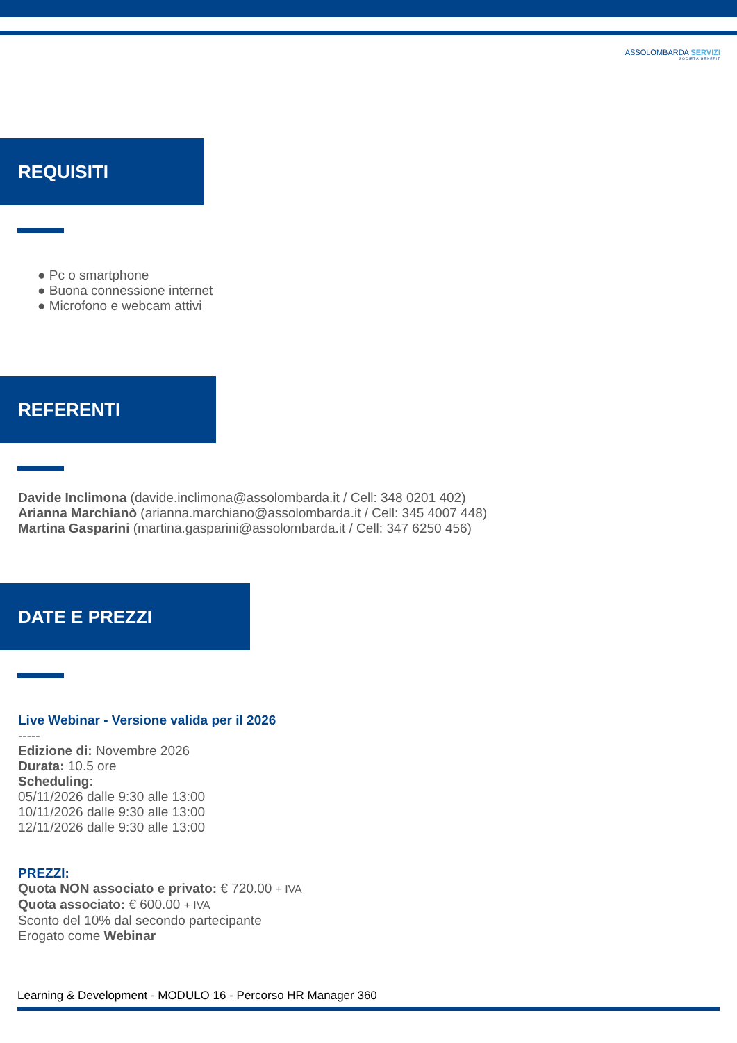ASSOLOMBARDA SERVIZI
SOCIETÀ BENEFIT
REQUISITI
● Pc o smartphone
● Buona connessione internet
● Microfono e webcam attivi
REFERENTI
Davide Inclimona (davide.inclimona@assolombarda.it / Cell: 348 0201 402)
Arianna Marchianò (arianna.marchiano@assolombarda.it / Cell: 345 4007 448)
Martina Gasparini (martina.gasparini@assolombarda.it / Cell: 347 6250 456)
DATE E PREZZI
Live Webinar - Versione valida per il 2026
-----
Edizione di: Novembre 2026
Durata: 10.5 ore
Scheduling:
05/11/2026 dalle 9:30 alle 13:00
10/11/2026 dalle 9:30 alle 13:00
12/11/2026 dalle 9:30 alle 13:00
PREZZI:
Quota NON associato e privato: € 720.00 + IVA
Quota associato: € 600.00 + IVA
Sconto del 10% dal secondo partecipante
Erogato come Webinar
Learning & Development - MODULO 16 - Percorso HR Manager 360